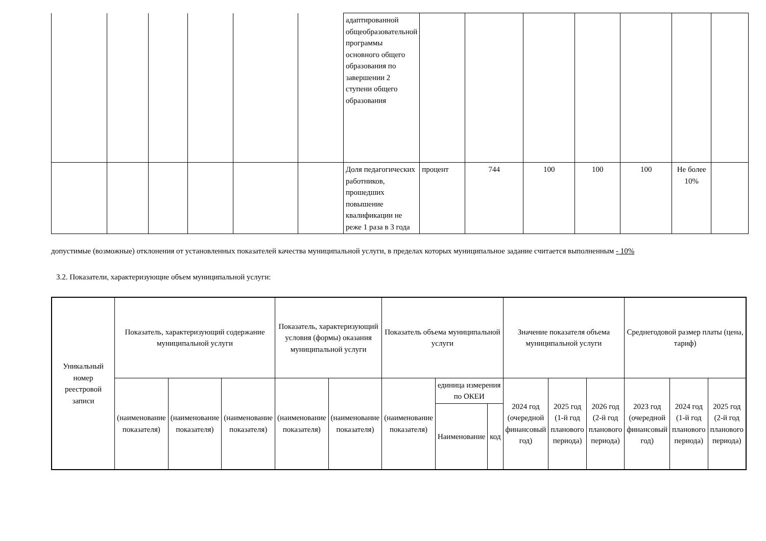| | | | | | | адаптированной общеобразовательной программы основного общего образования по завершении 2 ступени общего образования | | | | | | | |
| | | | | | | Доля педагогических работников, прошедших повышение квалификации не реже 1 раза в 3 года | процент | 744 | 100 | 100 | 100 | Не более 10% | |
допустимые (возможные) отклонения от установленных показателей качества муниципальной услуги, в пределах которых муниципальное задание считается выполненным - 10%
3.2. Показатели, характеризующие объем муниципальной услуги:
| Уникальный номер реестровой записи | Показатель, характеризующий содержание муниципальной услуги | | | Показатель, характеризующий условия (формы) оказания муниципальной услуги | | Показатель объема муниципальной услуги | | | Значение показателя объема муниципальной услуги | | | Среднегодовой размер платы (цена, тариф) | | |
| --- | --- | --- | --- | --- | --- | --- | --- | --- | --- | --- | --- | --- | --- | --- |
| | (наименование показателя) | (наименование показателя) | (наименование показателя) | (наименование показателя) | (наименование показателя) | (наименование показателя) | единица измерения по ОКЕИ | | 2024 год (очередной финансовый год) | 2025 год (1-й год планового периода) | 2026 год (2-й год планового периода) | 2023 год (очередной финансовый год) | 2024 год (1-й год планового периода) | 2025 год (2-й год планового периода) |
| | | | | | | | Наименование | код | | | | | | |